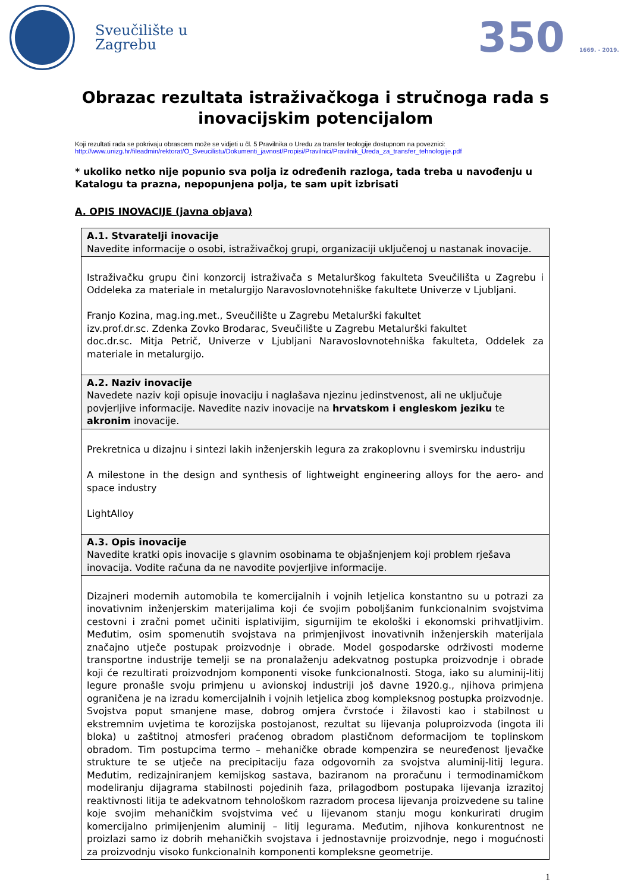Sveučilište u
Zagrebu
350 1669. - 2019.
Obrazac rezultata istraživačkoga i stručnoga rada s inovacijskim potencijalom
Koji rezultati rada se pokrivaju obrascem može se vidjeti u čl. 5 Pravilnika o Uredu za transfer teologije dostupnom na poveznici:
http://www.unizg.hr/fileadmin/rektorat/O_Sveucilistu/Dokumenti_javnost/Propisi/Pravilnici/Pravilnik_Ureda_za_transfer_tehnologije.pdf
* ukoliko netko nije popunio sva polja iz određenih razloga, tada treba u navođenju u Katalogu ta prazna, nepopunjena polja, te sam upit izbrisati
A. OPIS INOVACIJE (javna objava)
| A.1. Stvaratelji inovacije Navedite informacije o osobi, istraživačkoj grupi, organizaciji uključenoj u nastanak inovacije. |
| Istraživačku grupu čini konzorcij istraživača s Metalurškog fakulteta Sveučilišta u Zagrebu i Oddeleka za materiale in metalurgijo Naravoslovnotehniške fakultete Univerze v Ljubljani. Franjo Kozina, mag.ing.met., Sveučilište u Zagrebu Metalurški fakultet izv.prof.dr.sc. Zdenka Zovko Brodarac, Sveučilište u Zagrebu Metalurški fakultet doc.dr.sc. Mitja Petrič, Univerze v Ljubljani Naravoslovnotehniška fakulteta, Oddelek za materiale in metalurgijo. |
| A.2. Naziv inovacije Navedete naziv koji opisuje inovaciju i naglašava njezinu jedinstvenost, ali ne uključuje povjerljive informacije. Navedite naziv inovacije na hrvatskom i engleskom jeziku te akronim inovacije. |
| Prekretnica u dizajnu i sintezi lakih inženjerskih legura za zrakoplovnu i svemirsku industriju A milestone in the design and synthesis of lightweight engineering alloys for the aero- and space industry LightAlloy |
| A.3. Opis inovacije Navedite kratki opis inovacije s glavnim osobinama te objašnjenjem koji problem rješava inovacija. Vodite računa da ne navodite povjerljive informacije. |
| Dizajneri modernih automobila te komercijalnih i vojnih letjelica konstantno su u potrazi za inovativnim inženjerskim materijalima koji će svojim poboljšanim funkcionalnim svojstvima cestovni i zračni pomet učiniti isplativijim, sigurnijim te ekološki i ekonomski prihvatljivim. Međutim, osim spomenutih svojstava na primjenjivost inovativnih inženjerskih materijala značajno utječe postupak proizvodnje i obrade. Model gospodarske održivosti moderne transportne industrije temelji se na pronalaženju adekvatnog postupka proizvodnje i obrade koji će rezultirati proizvodnjom komponenti visoke funkcionalnosti. Stoga, iako su aluminij-litij legure pronašle svoju primjenu u avionskoj industriji još davne 1920.g., njihova primjena ograničena je na izradu komercijalnih i vojnih letjelica zbog kompleksnog postupka proizvodnje. Svojstva poput smanjene mase, dobrog omjera čvrstoće i žilavosti kao i stabilnost u ekstremnim uvjetima te korozijska postojanost, rezultat su lijevanja poluproizvoda (ingota ili bloka) u zaštitnoj atmosferi praćenog obradom plastičnom deformacijom te toplinskom obradom. Tim postupcima termo – mehaničke obrade kompenzira se neuređenost ljevačke strukture te se utječe na precipitaciju faza odgovornih za svojstva aluminij-litij legura. Međutim, redizajniranjem kemijskog sastava, baziranom na proračunu i termodinamičkom modeliranju dijagrama stabilnosti pojedinih faza, prilagodbom postupaka lijevanja izrazitoj reaktivnosti litija te adekvatnom tehnološkom razradom procesa lijevanja proizvedene su taline koje svojim mehaničkim svojstvima već u lijevanom stanju mogu konkurirati drugim komercijalno primijenjenim aluminij – litij legurama. Međutim, njihova konkurentnost ne proizlazi samo iz dobrih mehaničkih svojstava i jednostavnije proizvodnje, nego i mogućnosti za proizvodnju visoko funkcionalnih komponenti kompleksne geometrije. |
1